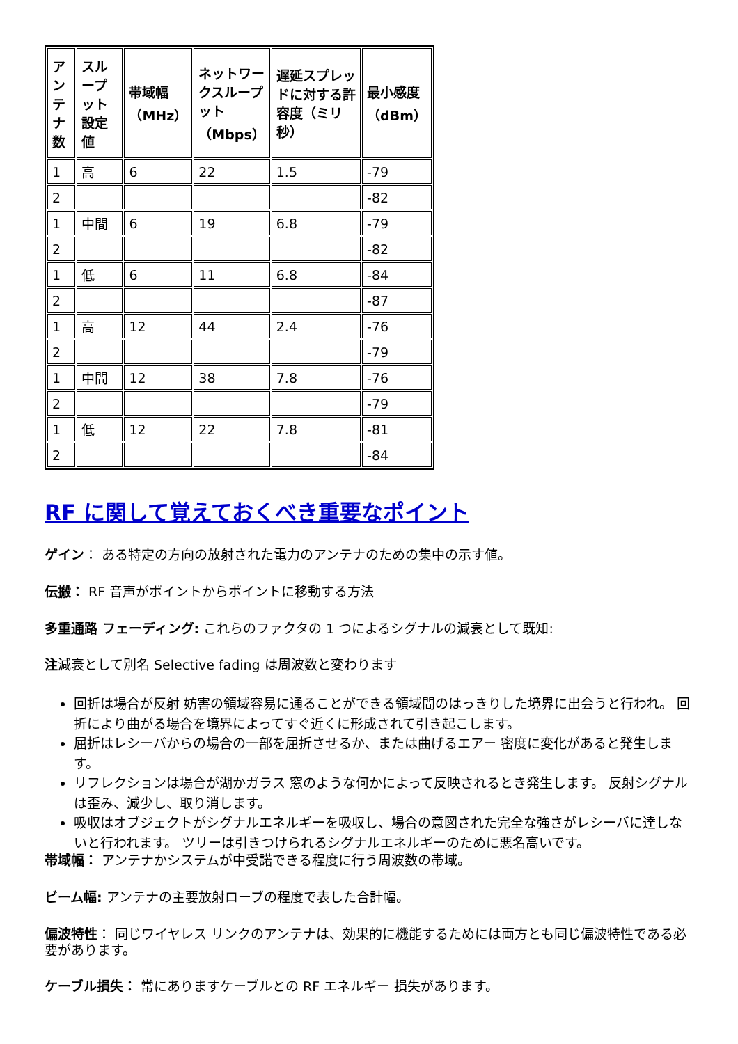| アンテナ数 | スループット設定値 | 帯域幅（MHz） | ネットワークスループット（Mbps） | 遅延スプレッドに対する許容度（ミリ秒） | 最小感度（dBm） |
| --- | --- | --- | --- | --- | --- |
| 1 | 高 | 6 | 22 | 1.5 | -79 |
| 2 | | | | | -82 |
| 1 | 中間 | 6 | 19 | 6.8 | -79 |
| 2 | | | | | -82 |
| 1 | 低 | 6 | 11 | 6.8 | -84 |
| 2 | | | | | -87 |
| 1 | 高 | 12 | 44 | 2.4 | -76 |
| 2 | | | | | -79 |
| 1 | 中間 | 12 | 38 | 7.8 | -76 |
| 2 | | | | | -79 |
| 1 | 低 | 12 | 22 | 7.8 | -81 |
| 2 | | | | | -84 |
RF に関して覚えておくべき重要なポイント
ゲイン： ある特定の方向の放射された電力のアンテナのための集中の示す値。
伝搬： RF 音声がポイントからポイントに移動する方法
多重通路 フェーディング: これらのファクタの 1 つによるシグナルの減衰として既知:
注減衰として別名 Selective fading は周波数と変わります
回折は場合が反射 妨害の領域容易に通ることができる領域間のはっきりした境界に出会うと行われ。 回折により曲がる場合を境界によってすぐ近くに形成されて引き起こします。
屈折はレシーバからの場合の一部を屈折させるか、または曲げるエアー 密度に変化があると発生します。
リフレクションは場合が湖かガラス 窓のような何かによって反映されるとき発生します。 反射シグナルは歪み、減少し、取り消します。
吸収はオブジェクトがシグナルエネルギーを吸収し、場合の意図された完全な強さがレシーバに達しないと行われます。 ツリーは引きつけられるシグナルエネルギーのために悪名高いです。
帯域幅： アンテナかシステムが中受諾できる程度に行う周波数の帯域。
ビーム幅: アンテナの主要放射ローブの程度で表した合計幅。
偏波特性： 同じワイヤレス リンクのアンテナは、効果的に機能するためには両方とも同じ偏波特性である必要があります。
ケーブル損失： 常にありますケーブルとの RF エネルギー 損失があります。